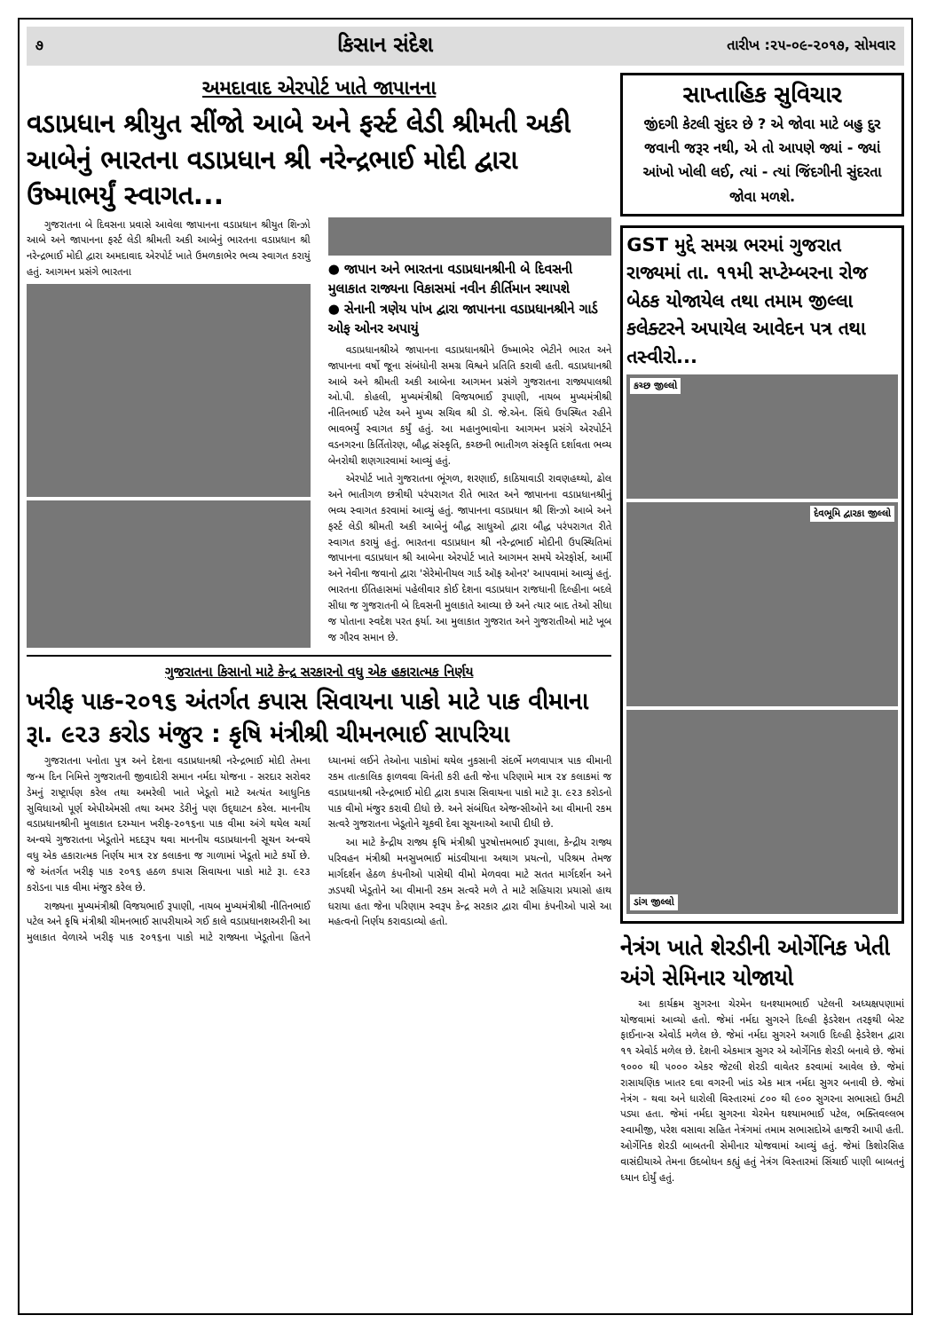૭ કિસાન સંદેશ તારીખ :૨૫-૦૯-૨૦૧૭, સોમવાર
અમદાવાદ એરપોર્ટ ખાતે જાપાનના
વડાપ્રધાન શ્રીયુત સીંજો આબે અને ફર્સ્ટ લેડી શ્રીમતી અકી આબેનું ભારતના વડાપ્રધાન શ્રી નરેન્દ્રભાઈ મોદી દ્વારા ઉષ્માભર્યું સ્વાગત...
ગુજરાતના બે દિવસના પ્રવાસે આવેલા જાપાનના વડાપ્રધાન શ્રીયુત શિન્ઝો આબે અને જાપાનના ફર્સ્ટ લેડી શ્રીમતી અકી આબેનું ભારતના વડાપ્રધાન શ્રી નરેન્દ્રભાઈ મોદી દ્વારા અમદાવાદ એરપોર્ટ ખાતે ઉમળકાભેર ભવ્ય સ્વાગત કરાયું હતું. આગમન પ્રસંગે ભારતના
● જાપાન અને ભારતના વડાપ્રધાનશ્રીની બે દિવસની મુલાકાત રાજ્યના વિકાસમાં નવીન કીર્તિમાન સ્થાપશે
● સેનાની ત્રણેય પાંખ દ્વારા જાપાનના વડાપ્રધાનશ્રીને ગાર્ડ ઓફ ઓનર અપાયું
વડાપ્રધાનશ્રીએ જાપાનના વડાપ્રધાનશ્રીને ઉષ્માભેર ભેટીને ભારત અને જાપાનના વર્ષો જૂના સંબંધોની સમગ્ર વિશ્વને પ્રતિતિ કરાવી હતી. વડાપ્રધાનશ્રી આબે અને શ્રીમતી અકી આબેના આગમન પ્રસંગે ગુજરાતના રાજ્યપાલશ્રી ઓ.પી. કોહલી, મુખ્યમંત્રીશ્રી વિજયભાઈ રૂપાણી, નાયબ મુખ્યમંત્રીશ્રી નીતિનભાઈ પટેલ અને મુખ્ય સચિવ શ્રી ડૉ. જે.એન. સિંઘે ઉપસ્થિત રહીને ભાવભર્યું સ્વાગત કર્યું હતું. આ મહાનુભાવોના આગમન પ્રસંગે એરપોર્ટને વડનગરના કિર્તિતોરણ, બૌદ્ધ સંસ્કૃતિ, કચ્છની ભાતીગળ સંસ્કૃતિ દર્શાવતા ભવ્ય બેનરોથી શણગારવામાં આવ્યું હતું.
એરપોર્ટ ખાતે ગુજરાતના ભૂંગળ, શરણાઈ, કાઠિયાવાડી રાવણહથ્થો, ઢોલ અને ભાતીગળ છત્રીથી પરંપરાગત રીતે ભારત અને જાપાનના વડાપ્રધાનશ્રીનું ભવ્ય સ્વાગત કરવામાં આવ્યું હતું. જાપાનના વડાપ્રધાન શ્રી શિન્ઝો આબે અને ફર્સ્ટ લેડી શ્રીમતી અકી આબેનું બૌદ્ધ સાધુઓ દ્વારા બૌદ્ધ પરંપરાગત રીતે સ્વાગત કરાયું હતું. ભારતના વડાપ્રધાન શ્રી નરેન્દ્રભાઈ મોદીની ઉપસ્થિતિમાં જાપાનના વડાપ્રધાન શ્રી આબેના એરપોર્ટ ખાતે આગમન સમયે એરફોર્સ, આર્મી અને નેવીના જવાનો દ્વારા 'સેરેમોનીયલ ગાર્ડ ઑફ ઓનર' આપવામાં આવ્યું હતું. ભારતના ઈતિહાસમાં પહેલીવાર કોઈ દેશના વડાપ્રધાન રાજધાની દિલ્હીના બદલે સીધા જ ગુજરાતની બે દિવસની મુલાકાતે આવ્યા છે અને ત્યાર બાદ તેઓ સીધા જ પોતાના સ્વદેશ પરત ફર્યા. આ મુલાકાત ગુજરાત અને ગુજરાતીઓ માટે ખૂબ જ ગૌરવ સમાન છે.
ગુજરાતના કિસાનો માટે કેન્દ્ર સરકારનો વધુ એક હકારાત્મક નિર્ણય
ખરીફ પાક-૨૦૧૬ અંતર્ગત કપાસ સિવાયના પાકો માટે પાક વીમાના રૂા. ૯૨૩ કરોડ મંજુર : કૃષિ મંત્રીશ્રી ચીમનભાઈ સાપરિયા
ગુજરાતના પનોતા પુત્ર અને દેશના વડાપ્રધાનશ્રી નરેન્દ્રભાઈ મોદી તેમના જન્મ દિન નિમિત્તે ગુજરાતની જીવાદોરી સમાન નર્મદા યોજના - સરદાર સરોવર ડેમનું રાષ્ટ્રાર્પણ કરેલ તથા અમરેલી ખાતે ખેડૂતો માટે અત્યંત આધુનિક સુવિધાઓ પૂર્ણ એપીએમસી તથા અમર ડેરીનું પણ ઉદ્‌ઘાટન કરેલ. માનનીય વડાપ્રધાનશ્રીની મુલાકાત દરમ્યાન ખરીફ-૨૦૧૬ના પાક વીમા અંગે થયેલ ચર્ચા અન્વયે ગુજરાતના ખેડૂતોને મદદરૂપ થવા માનનીય વડાપ્રધાનની સૂચન અન્વયે વધુ એક હકારાત્મક નિર્ણય માત્ર ૨૪ કલાકના જ ગાળામાં ખેડૂતો માટે કર્યો છે. જે અંતર્ગત ખરીફ પાક ૨૦૧૬ હઠળ કપાસ સિવાયના પાકો માટે રૂા. ૯૨૩ કરોડના પાક વીમા મંજુર કરેલ છે.
રાજ્યના મુખ્યમંત્રીશ્રી વિજયભાઈ રૂપાણી, નાયબ મુખ્યમંત્રીશ્રી નીતિનભાઈ પટેલ અને કૃષિ મંત્રીશ્રી ચીમનભાઈ સાપરીયાએ ગઈ કાલે વડાપ્રધાનશઅરીની આ મુલાકાત વેળાએ ખરીફ પાક ૨૦૧૬ના પાકો માટે રાજ્યના ખેડૂતોના હિતને ધ્યાનમાં લઈને તેઓના પાકોમાં થયેલ નુકસાની સંદર્ભે મળવાપાત્ર પાક વીમાની રકમ તાત્કાલિક ફાળવવા વિનંતી કરી હતી જેના પરિણામે માત્ર ૨૪ કલાકમાં જ વડાપ્રધાનશ્રી નરેન્દ્રભાઈ મોદી દ્વારા કપાસ સિવાયના પાકો માટે રૂા. ૯૨૩ કરોડનો પાક વીમો મંજુર કરાવી દીધો છે. અને સંબંધિત એજન્સીઓને આ વીમાની રકમ સત્વરે ગુજરાતના ખેડૂતોને ચૂકવી દેવા સૂચનાઓ આપી દીધી છે.
આ માટે કેન્દ્રીય રાજ્ય કૃષિ મંત્રીશ્રી પુરષોત્તમભાઈ રૂપાલા, કેન્દ્રીય રાજ્ય પરિવહન મંત્રીશ્રી મનસુખભાઈ માંડવીયાના અથાગ પ્રયત્નો, પરિશ્રમ તેમજ માર્ગદર્શન હેઠળ કંપનીઓ પાસેથી વીમો મેળવવા માટે સતત માર્ગદર્શન અને ઝડપથી ખેડૂતોને આ વીમાની રકમ સત્વરે મળે તે માટે સહિયારા પ્રયાસો હાથ ધરાયા હતા જેના પરિણામ સ્વરૂપ કેન્દ્ર સરકાર દ્વારા વીમા કંપનીઓ પાસે આ મહત્વનો નિર્ણય કરાવડાવ્યો હતો.
સાપ્તાહિક સુવિચાર
જીંદગી કેટલી સુંદર છે ? એ જોવા માટે બહુ દુર જવાની જરૂર નથી, એ તો આપણે જ્યાં - જ્યાં આંખો ખોલી લઈ, ત્યાં - ત્યાં જિંદગીની સુંદરતા જોવા મળશે.
GST મુદ્દે સમગ્ર ભરમાં ગુજરાત રાજ્યમાં તા. ૧૧મી સપ્ટેમ્બરના રોજ બેઠક યોજાયેલ તથા તમામ જીલ્લા કલેક્ટરને અપાયેલ આવેદન પત્ર તથા તસ્વીરો...
કચ્છ જીલ્લો
દેવભૂમિ દ્વારકા જીલ્લો
ડાંગ જીલ્લો
નેત્રંગ ખાતે શેરડીની ઓર્ગેનિક ખેતી અંગે સેમિનાર યોજાયો
આ કાર્યક્રમ સુગરના ચેરમેન ઘનશ્યામભાઈ પટેલની અધ્યક્ષપણામાં યોજવામાં આવ્યો હતો. જેમાં નર્મદા સુગરને દિલ્હી ફેડરેશન તરફથી બેસ્ટ ફાઈનાન્સ એવોર્ડ મળેલ છે. જેમાં નર્મદા સુગરને અગાઉ દિલ્હી ફેડરેશન દ્વારા ૧૧ એવોર્ડ મળેલ છે. દેશની એકમાત્ર સુગર એ ઓર્ગેનિક શેરડી બનાવે છે. જેમાં ૧૦૦૦ થી ૫૦૦૦ એકર જેટલી શેરડી વાવેતર કરવામાં આવેલ છે. જેમાં રાસાયણિક ખાતર દવા વગરની ખાંડ એક માત્ર નર્મદા સુગર બનાવી છે. જેમાં નેત્રંગ - થવા અને ધારોલી વિસ્તારમાં ૮૦૦ થી ૯૦૦ સુગરના સભાસદો ઉમટી પડ્યા હતા. જેમાં નર્મદા સુગરના ચેરમેન ઘશ્યામભાઈ પટેલ, ભક્તિવલ્લભ સ્વામીજી, પરેશ વસાવા સહિત નેત્રંગમાં તમામ સભાસદોએ હાજરી આપી હતી. ઓર્ગેનિક શેરડી બાબતની સેમીનાર યોજવામાં આવ્યું હતું. જેમાં કિશોરસિહ વાસંદીયાએ તેમના ઉદબોધન કહ્યું હતું નેત્રંગ વિસ્તારમાં સિંચાઈ પાણી બાબતનું ધ્યાન દોર્યું હતું.